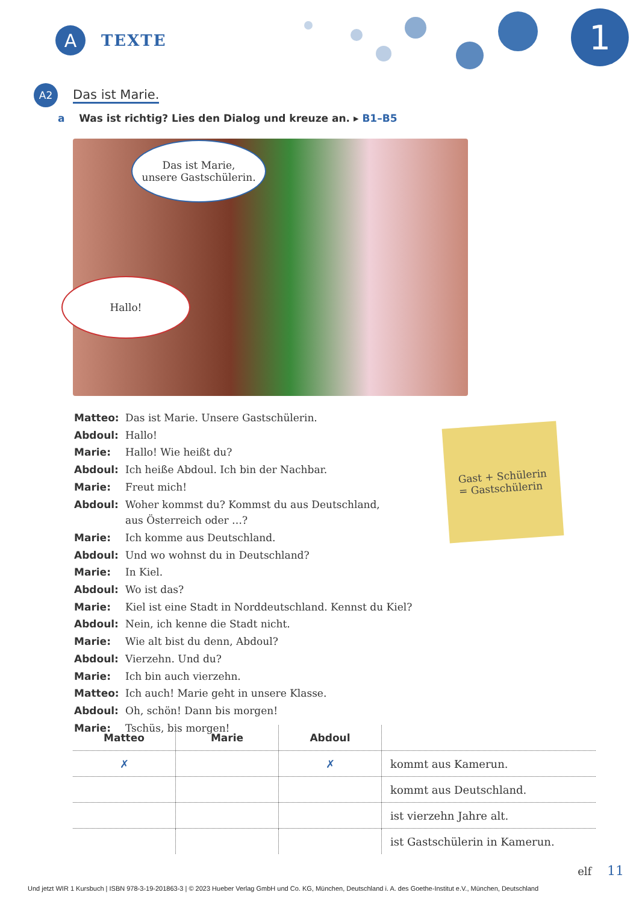A
TEXTE
1
A2
Das ist Marie.
a Was ist richtig? Lies den Dialog und kreuze an. ▸ B1–B5
Das ist Marie,
unsere Gastschülerin.
Hallo!
| Matteo: | Das ist Marie. Unsere Gastschülerin. |
| Abdoul: | Hallo! |
| Marie: | Hallo! Wie heißt du? |
| Abdoul: | Ich heiße Abdoul. Ich bin der Nachbar. |
| Marie: | Freut mich! |
| Abdoul: | Woher kommst du? Kommst du aus Deutschland, aus Österreich oder …? |
| Marie: | Ich komme aus Deutschland. |
| Abdoul: | Und wo wohnst du in Deutschland? |
| Marie: | In Kiel. |
| Abdoul: | Wo ist das? |
| Marie: | Kiel ist eine Stadt in Norddeutschland. Kennst du Kiel? |
| Abdoul: | Nein, ich kenne die Stadt nicht. |
| Marie: | Wie alt bist du denn, Abdoul? |
| Abdoul: | Vierzehn. Und du? |
| Marie: | Ich bin auch vierzehn. |
| Matteo: | Ich auch! Marie geht in unsere Klasse. |
| Abdoul: | Oh, schön! Dann bis morgen! |
| Marie: | Tschüs, bis morgen! |
Gast + Schülerin
= Gastschülerin
| Matteo | Marie | Abdoul | |
| ✗ | | ✗ | kommt aus Kamerun. |
| | | | kommt aus Deutschland. |
| | | | ist vierzehn Jahre alt. |
| | | | ist Gastschülerin in Kamerun. |
elf 11
Und jetzt WIR 1 Kursbuch | ISBN 978-3-19-201863-3 | © 2023 Hueber Verlag GmbH und Co. KG, München, Deutschland i. A. des Goethe-Institut e.V., München, Deutschland